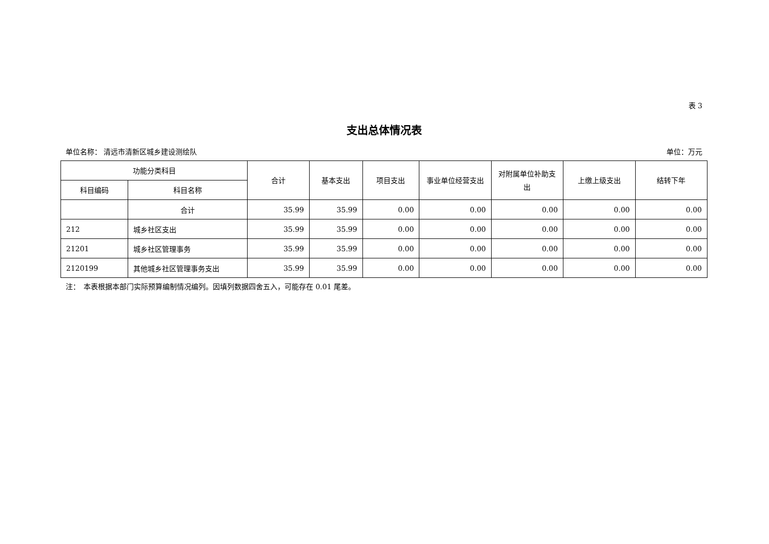表 3
支出总体情况表
单位名称： 清远市清新区城乡建设测绘队 单位：万元
| 功能分类科目 | | 合计 | 基本支出 | 项目支出 | 事业单位经营支出 | 对附属单位补助支出 | 上缴上级支出 | 结转下年 |
| --- | --- | --- | --- | --- | --- | --- | --- | --- |
| 科目编码 | 科目名称 | | | | | | | |
| | 合计 | 35.99 | 35.99 | 0.00 | 0.00 | 0.00 | 0.00 | 0.00 |
| 212 | 城乡社区支出 | 35.99 | 35.99 | 0.00 | 0.00 | 0.00 | 0.00 | 0.00 |
| 21201 | 城乡社区管理事务 | 35.99 | 35.99 | 0.00 | 0.00 | 0.00 | 0.00 | 0.00 |
| 2120199 | 其他城乡社区管理事务支出 | 35.99 | 35.99 | 0.00 | 0.00 | 0.00 | 0.00 | 0.00 |
注：　本表根据本部门实际预算编制情况编列。因填列数据四舍五入，可能存在 0.01 尾差。